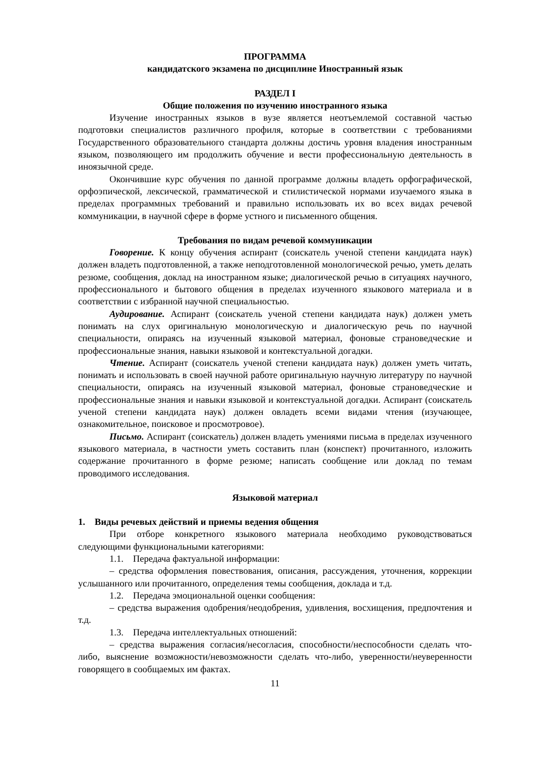ПРОГРАММА
кандидатского экзамена по дисциплине Иностранный язык
РАЗДЕЛ I
Общие положения по изучению иностранного языка
Изучение иностранных языков в вузе является неотъемлемой составной частью подготовки специалистов различного профиля, которые в соответствии с требованиями Государственного образовательного стандарта должны достичь уровня владения иностранным языком, позволяющего им продолжить обучение и вести профессиональную деятельность в иноязычной среде.
Окончившие курс обучения по данной программе должны владеть орфографической, орфоэпической, лексической, грамматической и стилистической нормами изучаемого языка в пределах программных требований и правильно использовать их во всех видах речевой коммуникации, в научной сфере в форме устного и письменного общения.
Требования по видам речевой коммуникации
Говорение. К концу обучения аспирант (соискатель ученой степени кандидата наук) должен владеть подготовленной, а также неподготовленной монологической речью, уметь делать резюме, сообщения, доклад на иностранном языке; диалогической речью в ситуациях научного, профессионального и бытового общения в пределах изученного языкового материала и в соответствии с избранной научной специальностью.
Аудирование. Аспирант (соискатель ученой степени кандидата наук) должен уметь понимать на слух оригинальную монологическую и диалогическую речь по научной специальности, опираясь на изученный языковой материал, фоновые страноведческие и профессиональные знания, навыки языковой и контекстуальной догадки.
Чтение. Аспирант (соискатель ученой степени кандидата наук) должен уметь читать, понимать и использовать в своей научной работе оригинальную научную литературу по научной специальности, опираясь на изученный языковой материал, фоновые страноведческие и профессиональные знания и навыки языковой и контекстуальной догадки. Аспирант (соискатель ученой степени кандидата наук) должен овладеть всеми видами чтения (изучающее, ознакомительное, поисковое и просмотровое).
Письмо. Аспирант (соискатель) должен владеть умениями письма в пределах изученного языкового материала, в частности уметь составить план (конспект) прочитанного, изложить содержание прочитанного в форме резюме; написать сообщение или доклад по темам проводимого исследования.
Языковой материал
1. Виды речевых действий и приемы ведения общения
При отборе конкретного языкового материала необходимо руководствоваться следующими функциональными категориями:
1.1. Передача фактуальной информации:
– средства оформления повествования, описания, рассуждения, уточнения, коррекции услышанного или прочитанного, определения темы сообщения, доклада и т.д.
1.2. Передача эмоциональной оценки сообщения:
– средства выражения одобрения/неодобрения, удивления, восхищения, предпочтения и т.д.
1.3. Передача интеллектуальных отношений:
– средства выражения согласия/несогласия, способности/неспособности сделать что-либо, выяснение возможности/невозможности сделать что-либо, уверенности/неуверенности говорящего в сообщаемых им фактах.
11